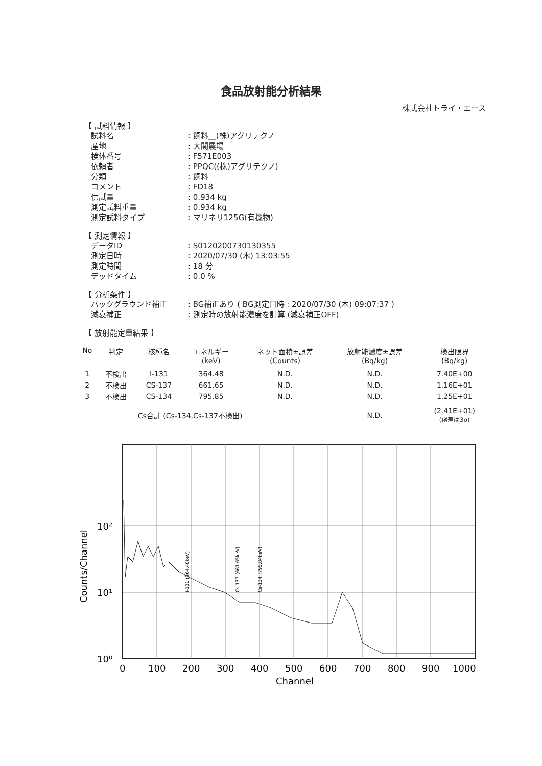食品放射能分析結果
株式会社トライ・エース
【 試料情報 】
試料名: 飼料__(株)アグリテクノ
産地: 大関農場
検体番号: F571E003
依頼者: PPQC((株)アグリテクノ)
分類: 飼料
コメント: FD18
供試量: 0.934 kg
測定試料重量: 0.934 kg
測定試料タイプ: マリネリ125G(有機物)
【 測定情報 】
データID: S0120200730130355
測定日時: 2020/07/30 (木) 13:03:55
測定時間: 18 分
デッドタイム: 0.0 %
【 分析条件 】
バックグラウンド補正: BG補正あり ( BG測定日時 : 2020/07/30 (木) 09:07:37 )
減衰補正: 測定時の放射能濃度を計算 (減衰補正OFF)
【 放射能定量結果 】
| No | 判定 | 核種名 | エネルギー (keV) | ネット面積±誤差 (Counts) | 放射能濃度±誤差 (Bq/kg) | 検出限界 (Bq/kg) |
| --- | --- | --- | --- | --- | --- | --- |
| 1 | 不検出 | I-131 | 364.48 | N.D. | N.D. | 7.40E+00 |
| 2 | 不検出 | CS-137 | 661.65 | N.D. | N.D. | 1.16E+01 |
| 3 | 不検出 | CS-134 | 795.85 | N.D. | N.D. | 1.25E+01 |
| | | Cs合計 (Cs-134,Cs-137不検出) | | | N.D. | (2.41E+01) (誤差は3σ) |
10²
10¹
10⁰
0
100
200
300
400
500
600
700
800
900
1000
Channel
Counts/Channel
I-131 (364.48keV)
Cs-137 (661.65keV)
Cs-134 (795.84keV)